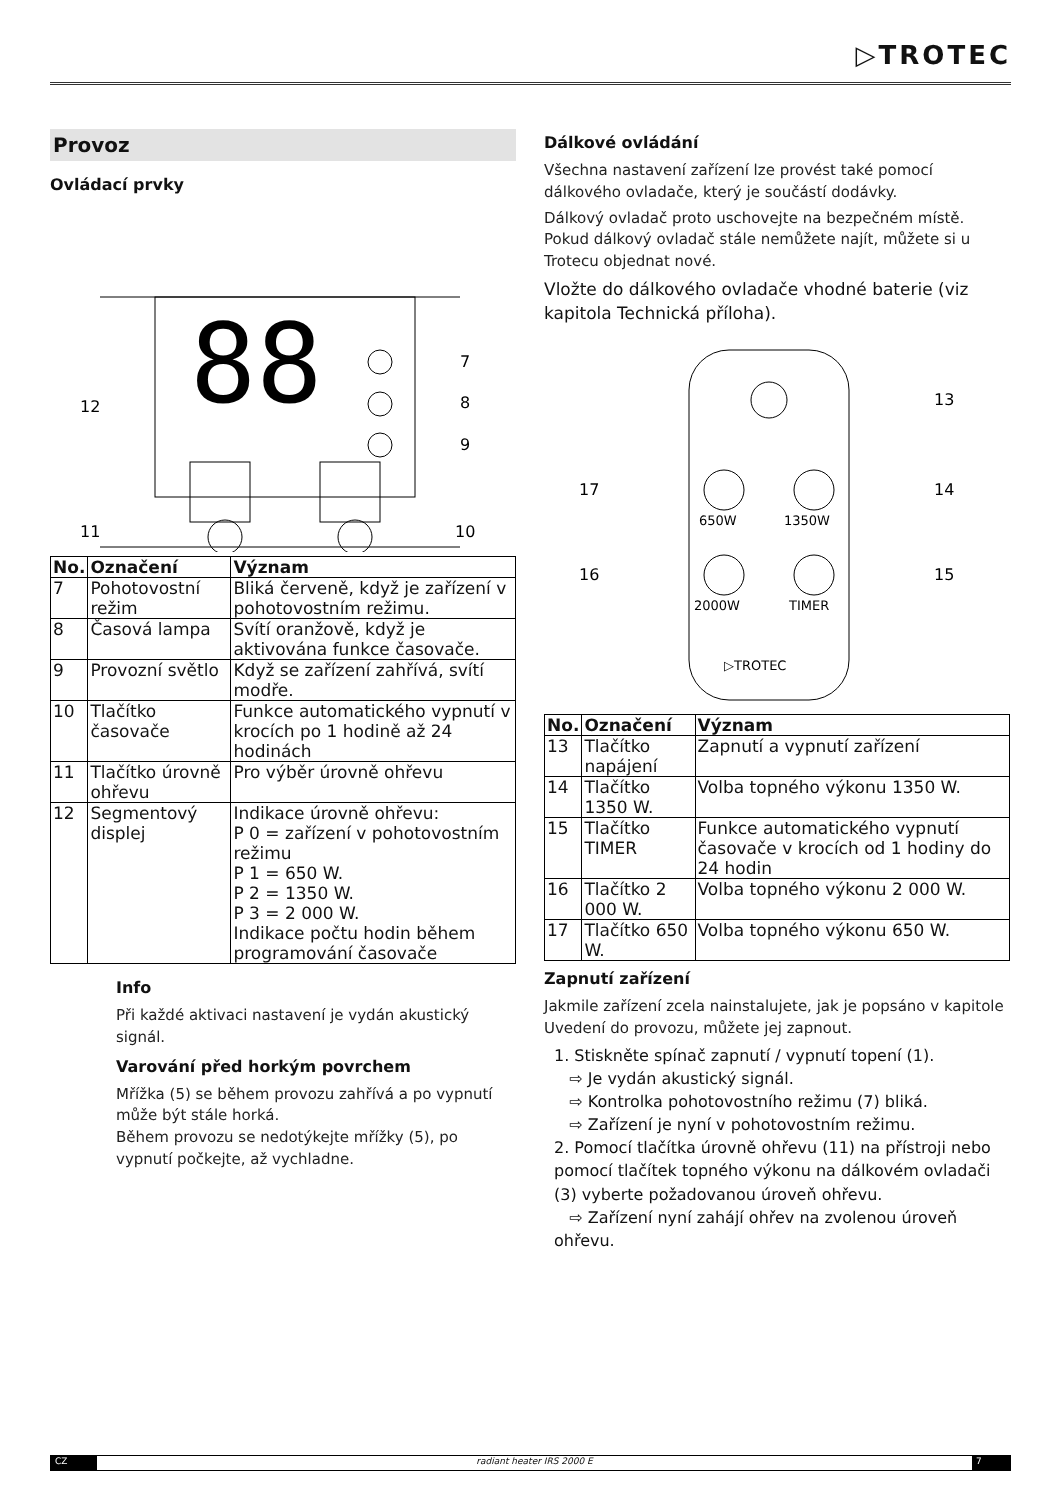▷TROTEC
Provoz
Ovládací prvky
88
7
8
9
12
11
10
| No. | Označení | Význam |
| --- | --- | --- |
| 7 | Pohotovostní režim | Bliká červeně, když je zařízení v pohotovostním režimu. |
| 8 | Časová lampa | Svítí oranžově, když je aktivována funkce časovače. |
| 9 | Provozní světlo | Když se zařízení zahřívá, svítí modře. |
| 10 | Tlačítko časovače | Funkce automatického vypnutí v krocích po 1 hodině až 24 hodinách |
| 11 | Tlačítko úrovně ohřevu | Pro výběr úrovně ohřevu |
| 12 | Segmentový displej | Indikace úrovně ohřevu: P 0 = zařízení v pohotovostním režimu P 1 = 650 W. P 2 = 1350 W. P 3 = 2 000 W. Indikace počtu hodin během programování časovače |
Info
Při každé aktivaci nastavení je vydán akustický signál.
Varování před horkým povrchem
Mřížka (5) se během provozu zahřívá a po vypnutí může být stále horká.
Během provozu se nedotýkejte mřížky (5), po vypnutí počkejte, až vychladne.
Dálkové ovládání
Všechna nastavení zařízení lze provést také pomocí dálkového ovladače, který je součástí dodávky.
Dálkový ovladač proto uschovejte na bezpečném místě. Pokud dálkový ovladač stále nemůžete najít, můžete si u Trotecu objednat nové.
Vložte do dálkového ovladače vhodné baterie (viz kapitola Technická příloha).
650W
1350W
2000W
TIMER
▷TROTEC
13
14
15
16
17
| No. | Označení | Význam |
| --- | --- | --- |
| 13 | Tlačítko napájení | Zapnutí a vypnutí zařízení |
| 14 | Tlačítko 1350 W. | Volba topného výkonu 1350 W. |
| 15 | Tlačítko TIMER | Funkce automatického vypnutí časovače v krocích od 1 hodiny do 24 hodin |
| 16 | Tlačítko 2 000 W. | Volba topného výkonu 2 000 W. |
| 17 | Tlačítko 650 W. | Volba topného výkonu 650 W. |
Zapnutí zařízení
Jakmile zařízení zcela nainstalujete, jak je popsáno v kapitole Uvedení do provozu, můžete jej zapnout.
1. Stiskněte spínač zapnutí / vypnutí topení (1).
⇨ Je vydán akustický signál.
⇨ Kontrolka pohotovostního režimu (7) bliká.
⇨ Zařízení je nyní v pohotovostním režimu.
2. Pomocí tlačítka úrovně ohřevu (11) na přístroji nebo pomocí tlačítek topného výkonu na dálkovém ovladači (3) vyberte požadovanou úroveň ohřevu.
⇨ Zařízení nyní zahájí ohřev na zvolenou úroveň ohřevu.
CZ radiant heater IRS 2000 E 7